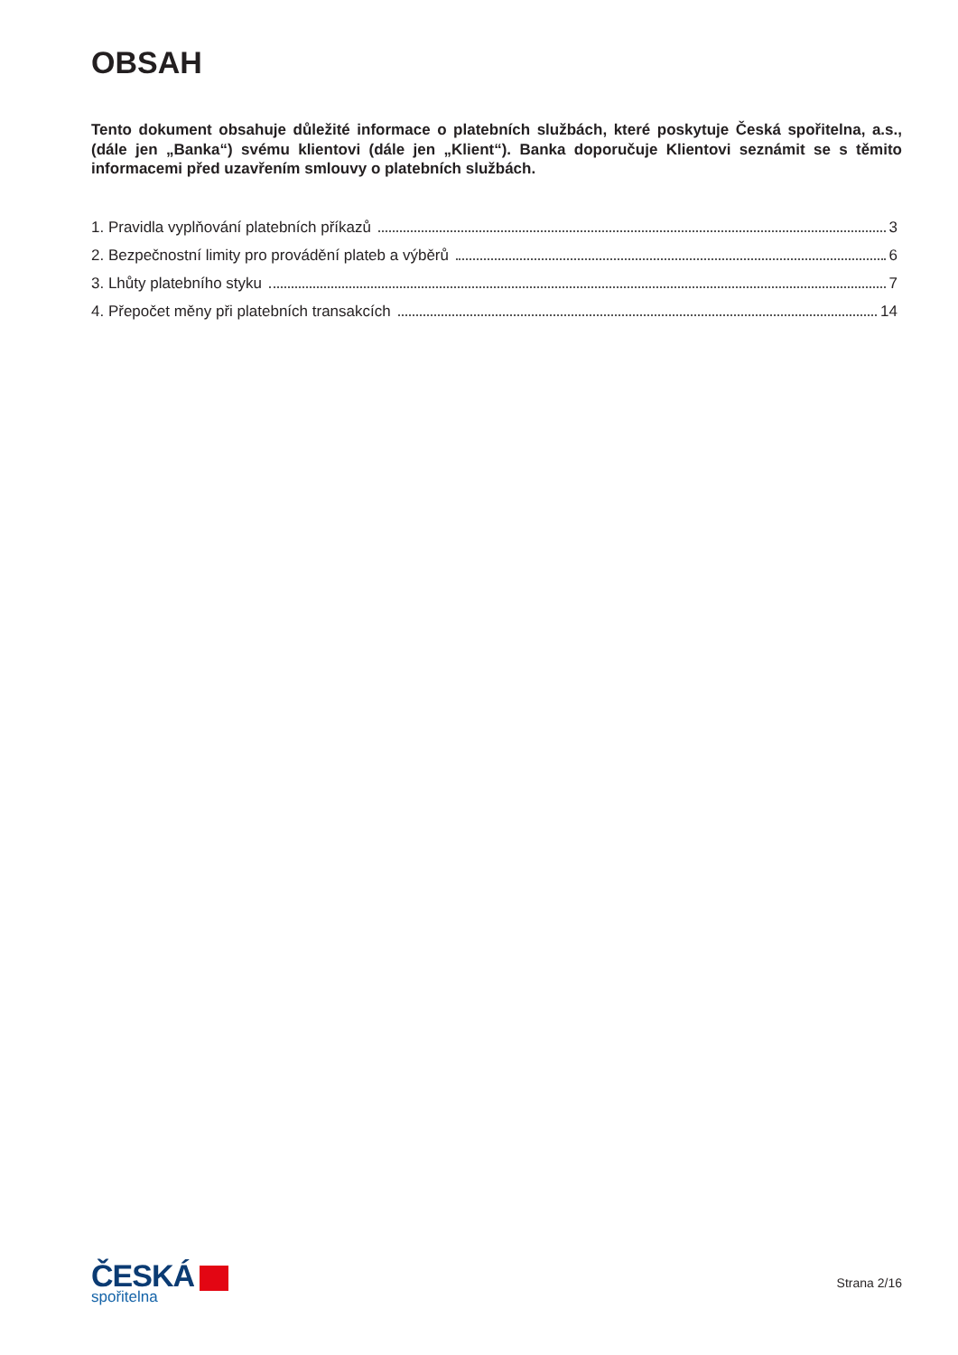OBSAH
Tento dokument obsahuje důležité informace o platebních službách, které poskytuje Česká spořitelna, a.s., (dále jen „Banka“) svému klientovi (dále jen „Klient“). Banka doporučuje Klientovi seznámit se s těmito informacemi před uzavřením smlouvy o platebních službách.
1. Pravidla vyplňování platebních příkazů 3
2. Bezpečnostní limity pro provádění plateb a výběrů 6
3. Lhůty platebního styku 7
4. Přepočet měny při platebních transakcích 14
ČESKÁ
spořitelna
Strana 2/16